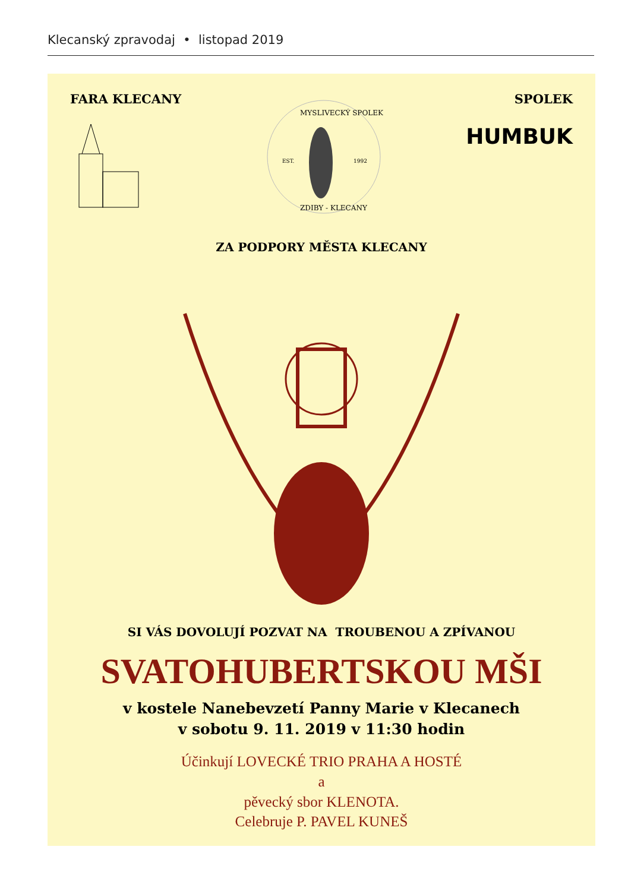Klecanský zpravodaj • listopad 2019
FARA KLECANY
MYSLIVECKÝ SPOLEK
EST.
1992
ZDIBY - KLECANY
SPOLEK
HUMBUK
ZA PODPORY MĚSTA KLECANY
SI VÁS DOVOLUJÍ POZVAT NA TROUBENOU A ZPÍVANOU
SVATOHUBERTSKOU MŠI
v kostele Nanebevzetí Panny Marie v Klecanech
v sobotu 9. 11. 2019 v 11:30 hodin
Účinkují LOVECKÉ TRIO PRAHA A HOSTÉ
a
pěvecký sbor KLENOTA.
Celebruje P. PAVEL KUNEŠ